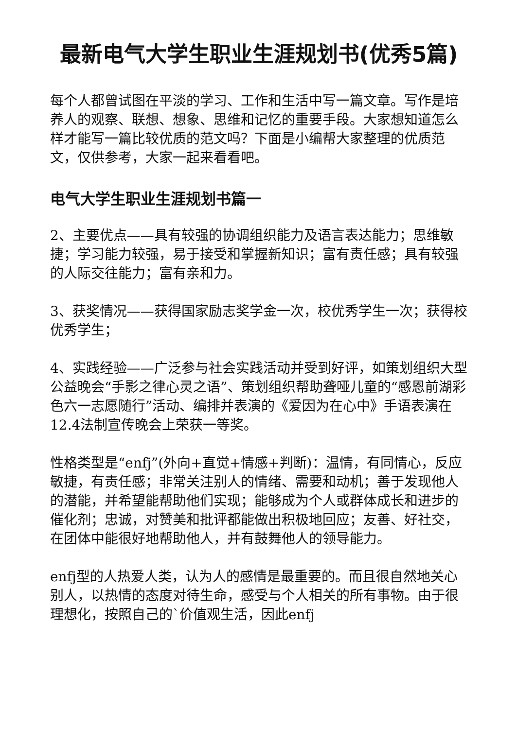最新电气大学生职业生涯规划书(优秀5篇)
每个人都曾试图在平淡的学习、工作和生活中写一篇文章。写作是培养人的观察、联想、想象、思维和记忆的重要手段。大家想知道怎么样才能写一篇比较优质的范文吗？下面是小编帮大家整理的优质范文，仅供参考，大家一起来看看吧。
电气大学生职业生涯规划书篇一
2、主要优点——具有较强的协调组织能力及语言表达能力；思维敏捷；学习能力较强，易于接受和掌握新知识；富有责任感；具有较强的人际交往能力；富有亲和力。
3、获奖情况——获得国家励志奖学金一次，校优秀学生一次；获得校优秀学生；
4、实践经验——广泛参与社会实践活动并受到好评，如策划组织大型公益晚会“手影之律心灵之语”、策划组织帮助聋哑儿童的“感恩前湖彩色六一志愿随行”活动、编排并表演的《爱因为在心中》手语表演在12.4法制宣传晚会上荣获一等奖。
性格类型是“enfj”(外向+直觉+情感+判断)：温情，有同情心，反应敏捷，有责任感；非常关注别人的情绪、需要和动机；善于发现他人的潜能，并希望能帮助他们实现；能够成为个人或群体成长和进步的催化剂；忠诚，对赞美和批评都能做出积极地回应；友善、好社交，在团体中能很好地帮助他人，并有鼓舞他人的领导能力。
enfj型的人热爱人类，认为人的感情是最重要的。而且很自然地关心别人，以热情的态度对待生命，感受与个人相关的所有事物。由于很理想化，按照自己的`价值观生活，因此enfj